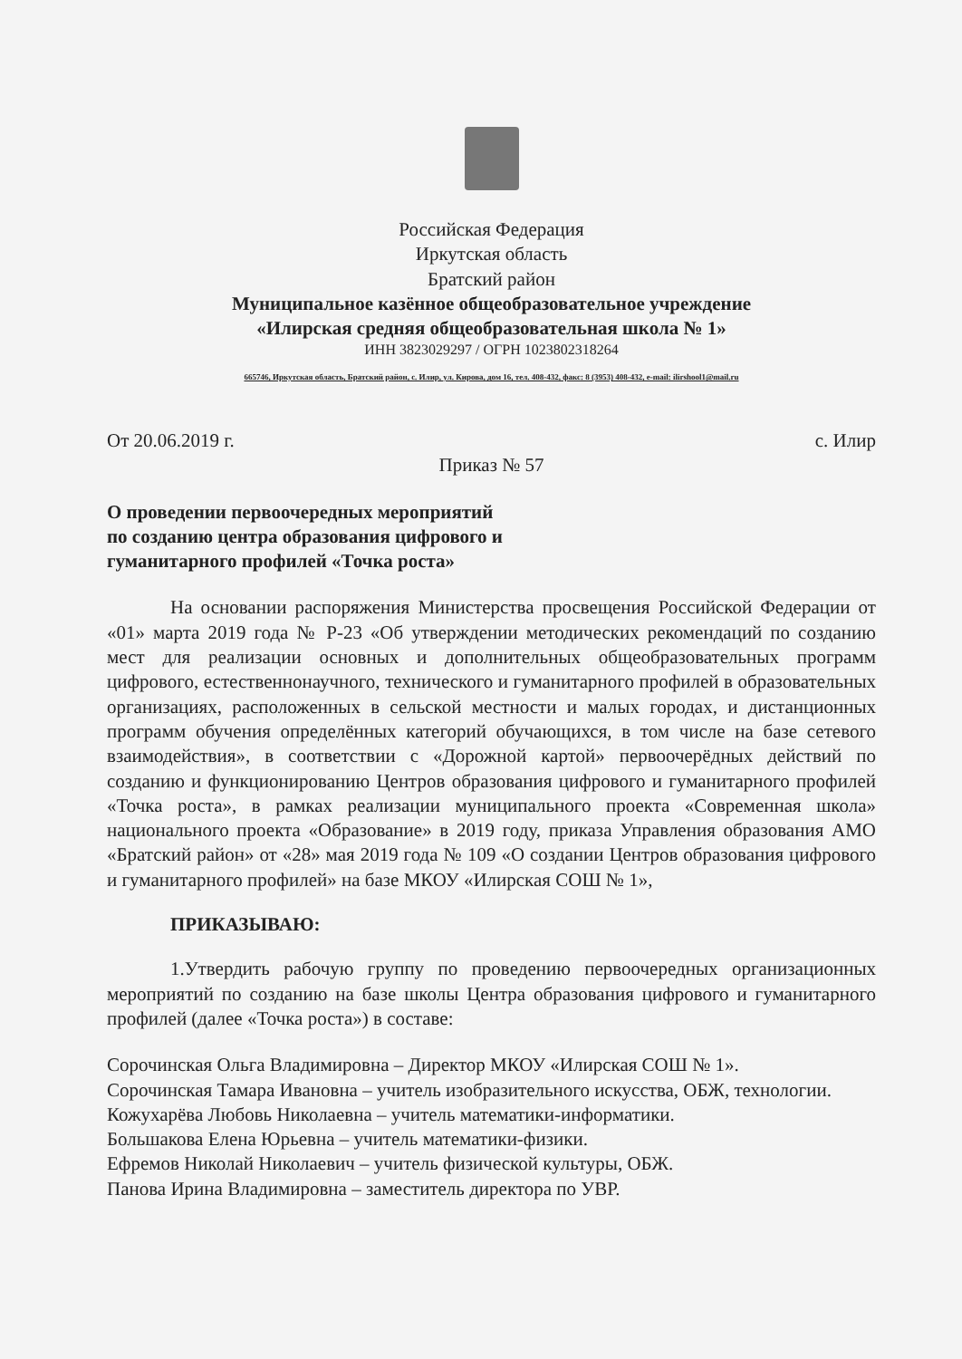Российская Федерация
Иркутская область
Братский район
Муниципальное казённое общеобразовательное учреждение
«Илирская средняя общеобразовательная школа № 1»
ИНН 3823029297 / ОГРН 1023802318264
665746, Иркутская область, Братский район, с. Илир, ул. Кирова, дом 16, тел. 408-432, факс: 8 (3953) 408-432, e-mail: ilirshool1@mail.ru
От 20.06.2019 г. с. Илир
Приказ № 57
О проведении первоочередных мероприятий
по созданию центра образования цифрового и
гуманитарного профилей «Точка роста»
На основании распоряжения Министерства просвещения Российской Федерации от «01» марта 2019 года № Р-23 «Об утверждении методических рекомендаций по созданию мест для реализации основных и дополнительных общеобразовательных программ цифрового, естественнонаучного, технического и гуманитарного профилей в образовательных организациях, расположенных в сельской местности и малых городах, и дистанционных программ обучения определённых категорий обучающихся, в том числе на базе сетевого взаимодействия», в соответствии с «Дорожной картой» первоочерёдных действий по созданию и функционированию Центров образования цифрового и гуманитарного профилей «Точка роста», в рамках реализации муниципального проекта «Современная школа» национального проекта «Образование» в 2019 году, приказа Управления образования АМО «Братский район» от «28» мая 2019 года № 109 «О создании Центров образования цифрового и гуманитарного профилей» на базе МКОУ «Илирская СОШ № 1»,
ПРИКАЗЫВАЮ:
1.Утвердить рабочую группу по проведению первоочередных организационных мероприятий по созданию на базе школы Центра образования цифрового и гуманитарного профилей (далее «Точка роста») в составе:
Сорочинская Ольга Владимировна – Директор МКОУ «Илирская СОШ № 1».
Сорочинская Тамара Ивановна – учитель изобразительного искусства, ОБЖ, технологии.
Кожухарёва Любовь Николаевна – учитель математики-информатики.
Большакова Елена Юрьевна – учитель математики-физики.
Ефремов Николай Николаевич – учитель физической культуры, ОБЖ.
Панова Ирина Владимировна – заместитель директора по УВР.